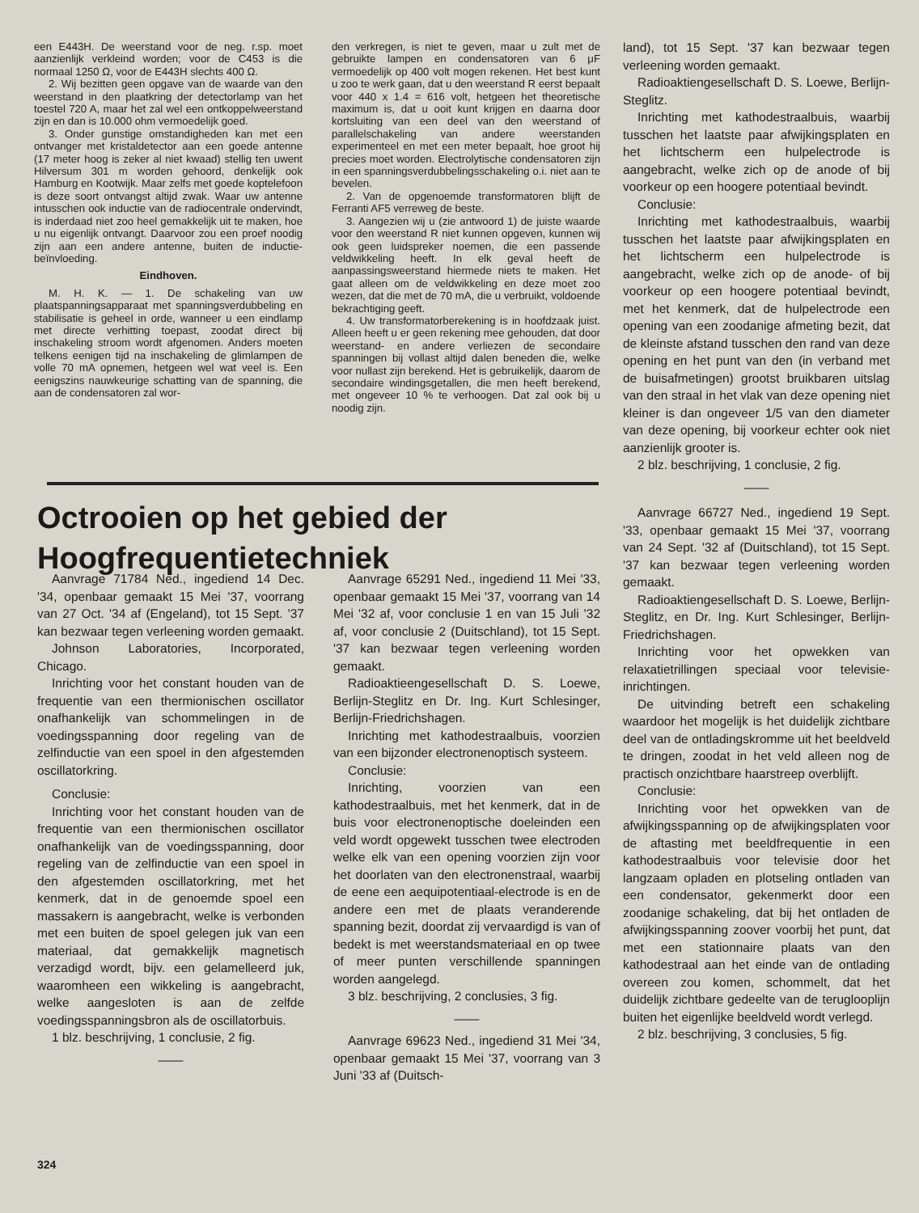een E443H. De weerstand voor de neg. r.sp. moet aanzienlijk verkleind worden; voor de C453 is die normaal 1250 Ω, voor de E443H slechts 400 Ω.
2. Wij bezitten geen opgave van de waarde van den weerstand in den plaatkring der detectorlamp van het toestel 720 A, maar het zal wel een ontkoppelweerstand zijn en dan is 10.000 ohm vermoedelijk goed.
3. Onder gunstige omstandigheden kan met een ontvanger met kristaldetector aan een goede antenne (17 meter hoog is zeker al niet kwaad) stellig ten uwent Hilversum 301 m worden gehoord, denkelijk ook Hamburg en Kootwijk. Maar zelfs met goede koptelefoon is deze soort ontvangst altijd zwak. Waar uw antenne intusschen ook inductie van de radiocentrale ondervindt, is inderdaad niet zoo heel gemakkelijk uit te maken, hoe u nu eigenlijk ontvangt. Daarvoor zou een proef noodig zijn aan een andere antenne, buiten de inductie-beïnvloeding.
Eindhoven.
M. H. K. — 1. De schakeling van uw plaatspanningsapparaat met spanningsverdubbeling en stabilisatie is geheel in orde, wanneer u een eindlamp met directe verhitting toepast, zoodat direct bij inschakeling stroom wordt afgenomen. Anders moeten telkens eenigen tijd na inschakeling de glimlampen de volle 70 mA opnemen, hetgeen wel wat veel is. Een eenigszins nauwkeurige schatting van de spanning, die aan de condensatoren zal wor-
den verkregen, is niet te geven, maar u zult met de gebruikte lampen en condensatoren van 6 μF vermoedelijk op 400 volt mogen rekenen. Het best kunt u zoo te werk gaan, dat u den weerstand R eerst bepaalt voor 440 x 1.4 = 616 volt, hetgeen het theoretische maximum is, dat u ooit kunt krijgen en daarna door kortsluiting van een deel van den weerstand of parallelschakeling van andere weerstanden experimenteel en met een meter bepaalt, hoe groot hij precies moet worden. Electrolytische condensatoren zijn in een spanningsverdubbelingsschakeling o.i. niet aan te bevelen.
2. Van de opgenoemde transformatoren blijft de Ferranti AF5 verreweg de beste.
3. Aangezien wij u (zie antwoord 1) de juiste waarde voor den weerstand R niet kunnen opgeven, kunnen wij ook geen luidspreker noemen, die een passende veldwikkeling heeft. In elk geval heeft de aanpassingsweerstand hiermede niets te maken. Het gaat alleen om de veldwikkeling en deze moet zoo wezen, dat die met de 70 mA, die u verbruikt, voldoende bekrachtiging geeft.
4. Uw transformatorberekening is in hoofdzaak juist. Alleen heeft u er geen rekening mee gehouden, dat door weerstand- en andere verliezen de secondaire spanningen bij vollast altijd dalen beneden die, welke voor nullast zijn berekend. Het is gebruikelijk, daarom de secondaire windingsgetallen, die men heeft berekend, met ongeveer 10 % te verhoogen. Dat zal ook bij u noodig zijn.
Octrooien op het gebied der
Hoogfrequentietechniek
Aanvrage 71784 Ned., ingediend 14 Dec. '34, openbaar gemaakt 15 Mei '37, voorrang van 27 Oct. '34 af (Engeland), tot 15 Sept. '37 kan bezwaar tegen verleening worden gemaakt.
Johnson Laboratories, Incorporated, Chicago.
Inrichting voor het constant houden van de frequentie van een thermionischen oscillator onafhankelijk van schommelingen in de voedingsspanning door regeling van de zelfinductie van een spoel in den afgestemden oscillatorkring.
Conclusie:
Inrichting voor het constant houden van de frequentie van een thermionischen oscillator onafhankelijk van de voedingsspanning, door regeling van de zelfinductie van een spoel in den afgestemden oscillatorkring, met het kenmerk, dat in de genoemde spoel een massakern is aangebracht, welke is verbonden met een buiten de spoel gelegen juk van een materiaal, dat gemakkelijk magnetisch verzadigd wordt, bijv. een gelamelleerd juk, waaromheen een wikkeling is aangebracht, welke aangesloten is aan de zelfde voedingsspanningsbron als de oscillatorbuis.
1 blz. beschrijving, 1 conclusie, 2 fig.
——
Aanvrage 65291 Ned., ingediend 11 Mei '33, openbaar gemaakt 15 Mei '37, voorrang van 14 Mei '32 af, voor conclusie 1 en van 15 Juli '32 af, voor conclusie 2 (Duitschland), tot 15 Sept. '37 kan bezwaar tegen verleening worden gemaakt.
Radioaktieengesellschaft D. S. Loewe, Berlijn-Steglitz en Dr. Ing. Kurt Schlesinger, Berlijn-Friedrichshagen.
Inrichting met kathodestraalbuis, voorzien van een bijzonder electronenoptisch systeem.
Conclusie:
Inrichting, voorzien van een kathodestraalbuis, met het kenmerk, dat in de buis voor electronenoptische doeleinden een veld wordt opgewekt tusschen twee electroden welke elk van een opening voorzien zijn voor het doorlaten van den electronenstraal, waarbij de eene een aequipotentiaal-electrode is en de andere een met de plaats veranderende spanning bezit, doordat zij vervaardigd is van of bedekt is met weerstandsmateriaal en op twee of meer punten verschillende spanningen worden aangelegd.
3 blz. beschrijving, 2 conclusies, 3 fig.
——
Aanvrage 69623 Ned., ingediend 31 Mei '34, openbaar gemaakt 15 Mei '37, voorrang van 3 Juni '33 af (Duitsch-
land), tot 15 Sept. '37 kan bezwaar tegen verleening worden gemaakt.
Radioaktiengesellschaft D. S. Loewe, Berlijn-Steglitz.
Inrichting met kathodestraalbuis, waarbij tusschen het laatste paar afwijkingsplaten en het lichtscherm een hulpelectrode is aangebracht, welke zich op de anode of bij voorkeur op een hoogere potentiaal bevindt.
Conclusie:
Inrichting met kathodestraalbuis, waarbij tusschen het laatste paar afwijkingsplaten en het lichtscherm een hulpelectrode is aangebracht, welke zich op de anode- of bij voorkeur op een hoogere potentiaal bevindt, met het kenmerk, dat de hulpelectrode een opening van een zoodanige afmeting bezit, dat de kleinste afstand tusschen den rand van deze opening en het punt van den (in verband met de buisafmetingen) grootst bruikbaren uitslag van den straal in het vlak van deze opening niet kleiner is dan ongeveer 1/5 van den diameter van deze opening, bij voorkeur echter ook niet aanzienlijk grooter is.
2 blz. beschrijving, 1 conclusie, 2 fig.
——
Aanvrage 66727 Ned., ingediend 19 Sept. '33, openbaar gemaakt 15 Mei '37, voorrang van 24 Sept. '32 af (Duitschland), tot 15 Sept. '37 kan bezwaar tegen verleening worden gemaakt.
Radioaktiengesellschaft D. S. Loewe, Berlijn-Steglitz, en Dr. Ing. Kurt Schlesinger, Berlijn-Friedrichshagen.
Inrichting voor het opwekken van relaxatietrillingen speciaal voor televisie-inrichtingen.
De uitvinding betreft een schakeling waardoor het mogelijk is het duidelijk zichtbare deel van de ontladingskromme uit het beeldveld te dringen, zoodat in het veld alleen nog de practisch onzichtbare haarstreep overblijft.
Conclusie:
Inrichting voor het opwekken van de afwijkingsspanning op de afwijkingsplaten voor de aftasting met beeldfrequentie in een kathodestraalbuis voor televisie door het langzaam opladen en plotseling ontladen van een condensator, gekenmerkt door een zoodanige schakeling, dat bij het ontladen de afwijkingsspanning zoover voorbij het punt, dat met een stationnaire plaats van den kathodestraal aan het einde van de ontlading overeen zou komen, schommelt, dat het duidelijk zichtbare gedeelte van de teruglooplijn buiten het eigenlijke beeldveld wordt verlegd.
2 blz. beschrijving, 3 conclusies, 5 fig.
324